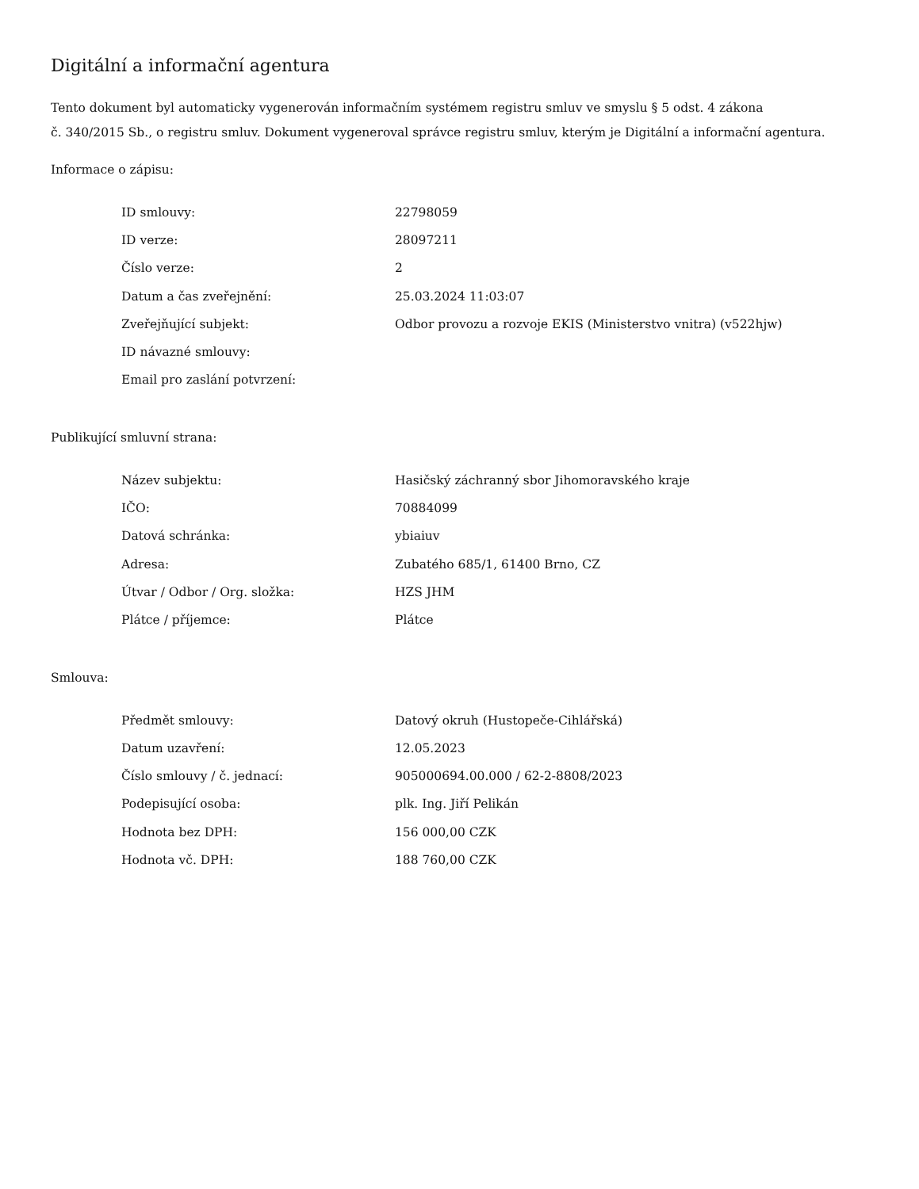Digitální a informační agentura
Tento dokument byl automaticky vygenerován informačním systémem registru smluv ve smyslu § 5 odst. 4 zákona
č. 340/2015 Sb., o registru smluv. Dokument vygeneroval správce registru smluv, kterým je Digitální a informační agentura.
Informace o zápisu:
| ID smlouvy: | 22798059 |
| ID verze: | 28097211 |
| Číslo verze: | 2 |
| Datum a čas zveřejnění: | 25.03.2024 11:03:07 |
| Zveřejňující subjekt: | Odbor provozu a rozvoje EKIS (Ministerstvo vnitra) (v522hjw) |
| ID návazné smlouvy: | |
| Email pro zaslání potvrzení: | |
Publikující smluvní strana:
| Název subjektu: | Hasičský záchranný sbor Jihomoravského kraje |
| IČO: | 70884099 |
| Datová schránka: | ybiaiuv |
| Adresa: | Zubatého 685/1, 61400 Brno, CZ |
| Útvar / Odbor / Org. složka: | HZS JHM |
| Plátce / příjemce: | Plátce |
Smlouva:
| Předmět smlouvy: | Datový okruh (Hustopeče-Cihlářská) |
| Datum uzavření: | 12.05.2023 |
| Číslo smlouvy / č. jednací: | 905000694.00.000 / 62-2-8808/2023 |
| Podepisující osoba: | plk. Ing. Jiří Pelikán |
| Hodnota bez DPH: | 156 000,00 CZK |
| Hodnota vč. DPH: | 188 760,00 CZK |